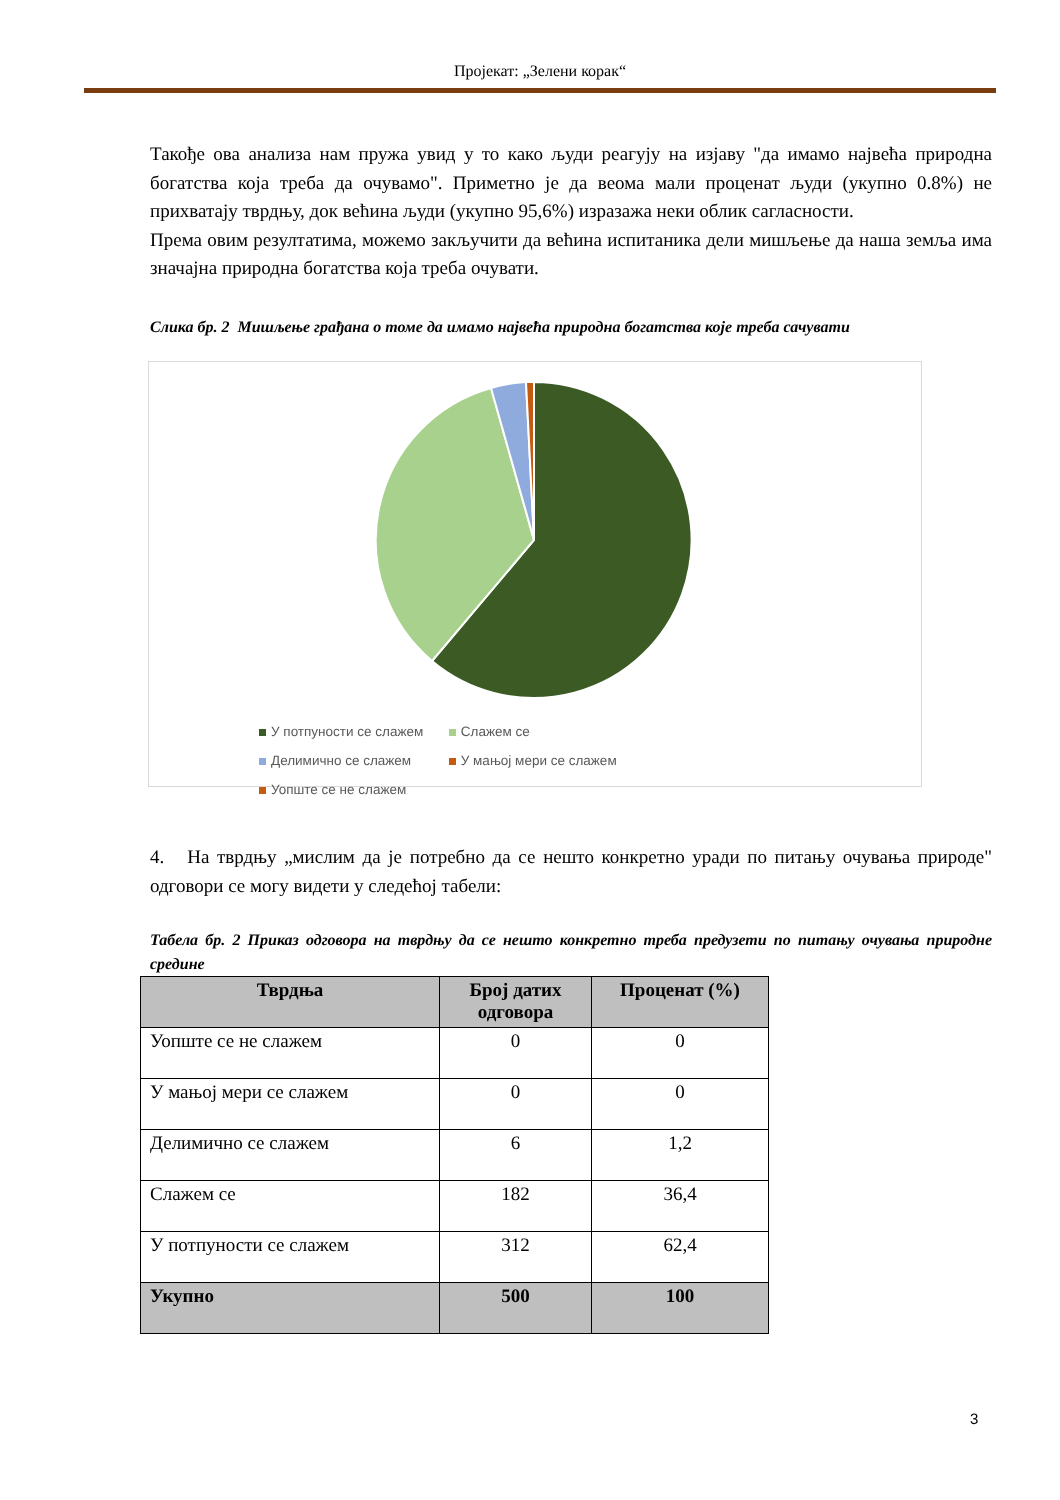Пројекат: „Зелени корак“
Такође ова анализа нам пружа увид у то како људи реагују на изјаву "да имамо највећа природна богатства која треба да очувамо". Приметно је да веома мали проценат људи (укупно 0.8%) не прихватају тврдњу, док већина људи (укупно 95,6%) изразажа неки облик сагласности.
Према овим резултатима, можемо закључити да већина испитаника дели мишљење да наша земља има значајна природна богатства која треба очувати.
Слика бр. 2 Мишљење грађана о томе да имамо највећа природна богатства које треба сачувати
У потпуности се слажем Слажем се Делимично се слажем У мањој мери се слажем Уопште се не слажем
4. На тврдњу „мислим да је потребно да се нешто конкретно уради по питању очувања природе" одговори се могу видети у следећој табели:
Табела бр. 2 Приказ одговора на тврдњу да се нешто конкретно треба предузети по питању очувања природне средине
| Тврдња | Број датих одговора | Проценат (%) |
| --- | --- | --- |
| Уопште се не слажем | 0 | 0 |
| У мањој мери се слажем | 0 | 0 |
| Делимично се слажем | 6 | 1,2 |
| Слажем се | 182 | 36,4 |
| У потпуности се слажем | 312 | 62,4 |
| Укупно | 500 | 100 |
3